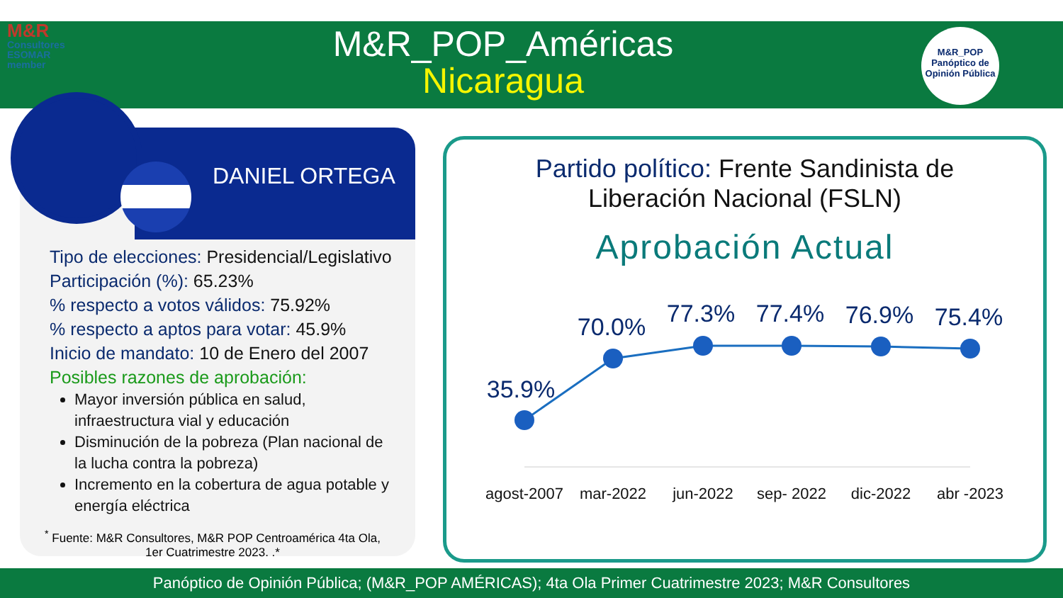M&R
Consultores ESOMAR member
M&R_POP_Américas
Nicaragua
M&R_POP
Panóptico de Opinión Pública
DANIEL ORTEGA
Tipo de elecciones: Presidencial/Legislativo
Participación (%): 65.23%
% respecto a votos válidos: 75.92%
% respecto a aptos para votar: 45.9%
Inicio de mandato: 10 de Enero del 2007
Posibles razones de aprobación:
Mayor inversión pública en salud, infraestructura vial y educación
Disminución de la pobreza (Plan nacional de la lucha contra la pobreza)
Incremento en la cobertura de agua potable y energía eléctrica
<sup>*</sup> Fuente: M&R Consultores, M&R POP Centroamérica 4ta Ola, 1er Cuatrimestre 2023. .*
Partido político: Frente Sandinista de
Liberación Nacional (FSLN)
Aprobación Actual
35.9%
70.0%
77.3%
77.4%
76.9%
75.4%
agost-2007
mar-2022
jun-2022
sep- 2022
dic-2022
abr -2023
Panóptico de Opinión Pública; (M&R_POP AMÉRICAS); 4ta Ola Primer Cuatrimestre 2023; M&R Consultores